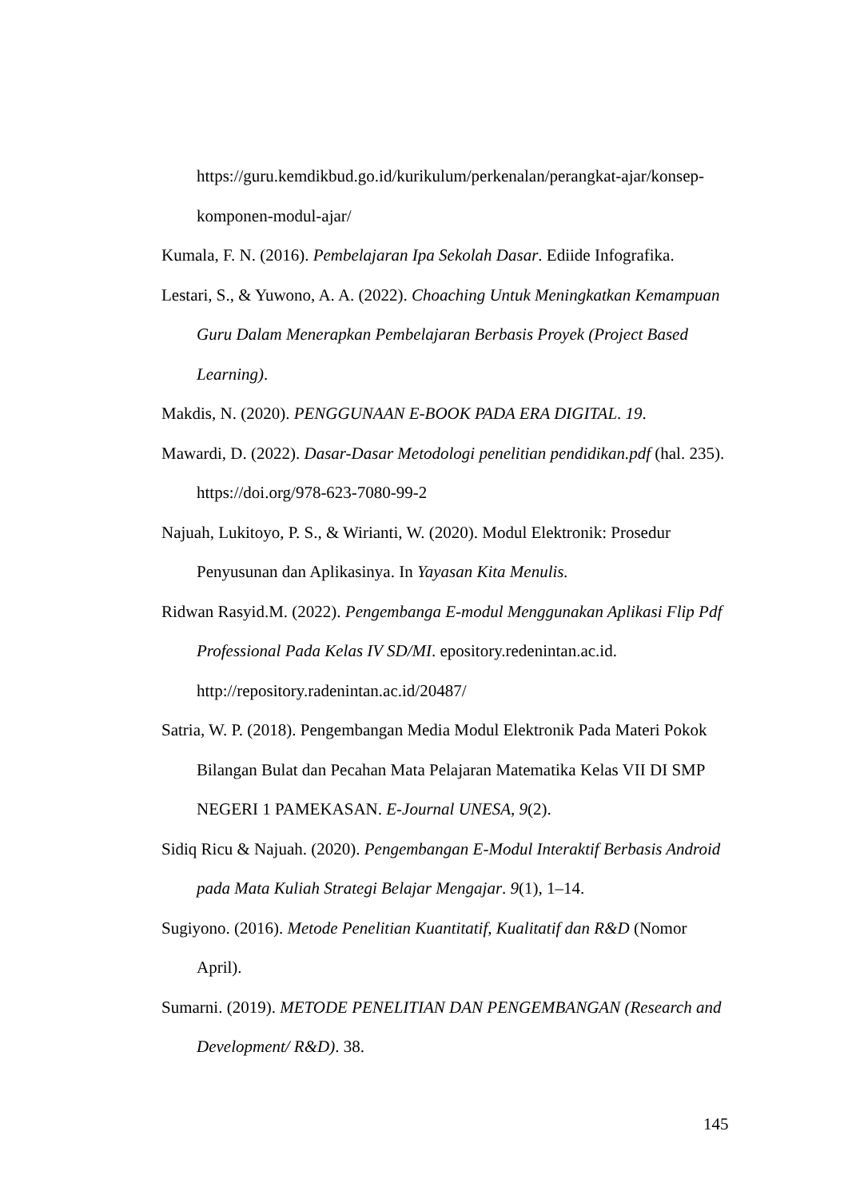https://guru.kemdikbud.go.id/kurikulum/perkenalan/perangkat-ajar/konsep-komponen-modul-ajar/
Kumala, F. N. (2016). Pembelajaran Ipa Sekolah Dasar. Ediide Infografika.
Lestari, S., & Yuwono, A. A. (2022). Choaching Untuk Meningkatkan Kemampuan Guru Dalam Menerapkan Pembelajaran Berbasis Proyek (Project Based Learning).
Makdis, N. (2020). PENGGUNAAN E-BOOK PADA ERA DIGITAL. 19.
Mawardi, D. (2022). Dasar-Dasar Metodologi penelitian pendidikan.pdf (hal. 235). https://doi.org/978-623-7080-99-2
Najuah, Lukitoyo, P. S., & Wirianti, W. (2020). Modul Elektronik: Prosedur Penyusunan dan Aplikasinya. In Yayasan Kita Menulis.
Ridwan Rasyid.M. (2022). Pengembanga E-modul Menggunakan Aplikasi Flip Pdf Professional Pada Kelas IV SD/MI. epository.redenintan.ac.id. http://repository.radenintan.ac.id/20487/
Satria, W. P. (2018). Pengembangan Media Modul Elektronik Pada Materi Pokok Bilangan Bulat dan Pecahan Mata Pelajaran Matematika Kelas VII DI SMP NEGERI 1 PAMEKASAN. E-Journal UNESA, 9(2).
Sidiq Ricu & Najuah. (2020). Pengembangan E-Modul Interaktif Berbasis Android pada Mata Kuliah Strategi Belajar Mengajar. 9(1), 1–14.
Sugiyono. (2016). Metode Penelitian Kuantitatif, Kualitatif dan R&D (Nomor April).
Sumarni. (2019). METODE PENELITIAN DAN PENGEMBANGAN (Research and Development/ R&D). 38.
145